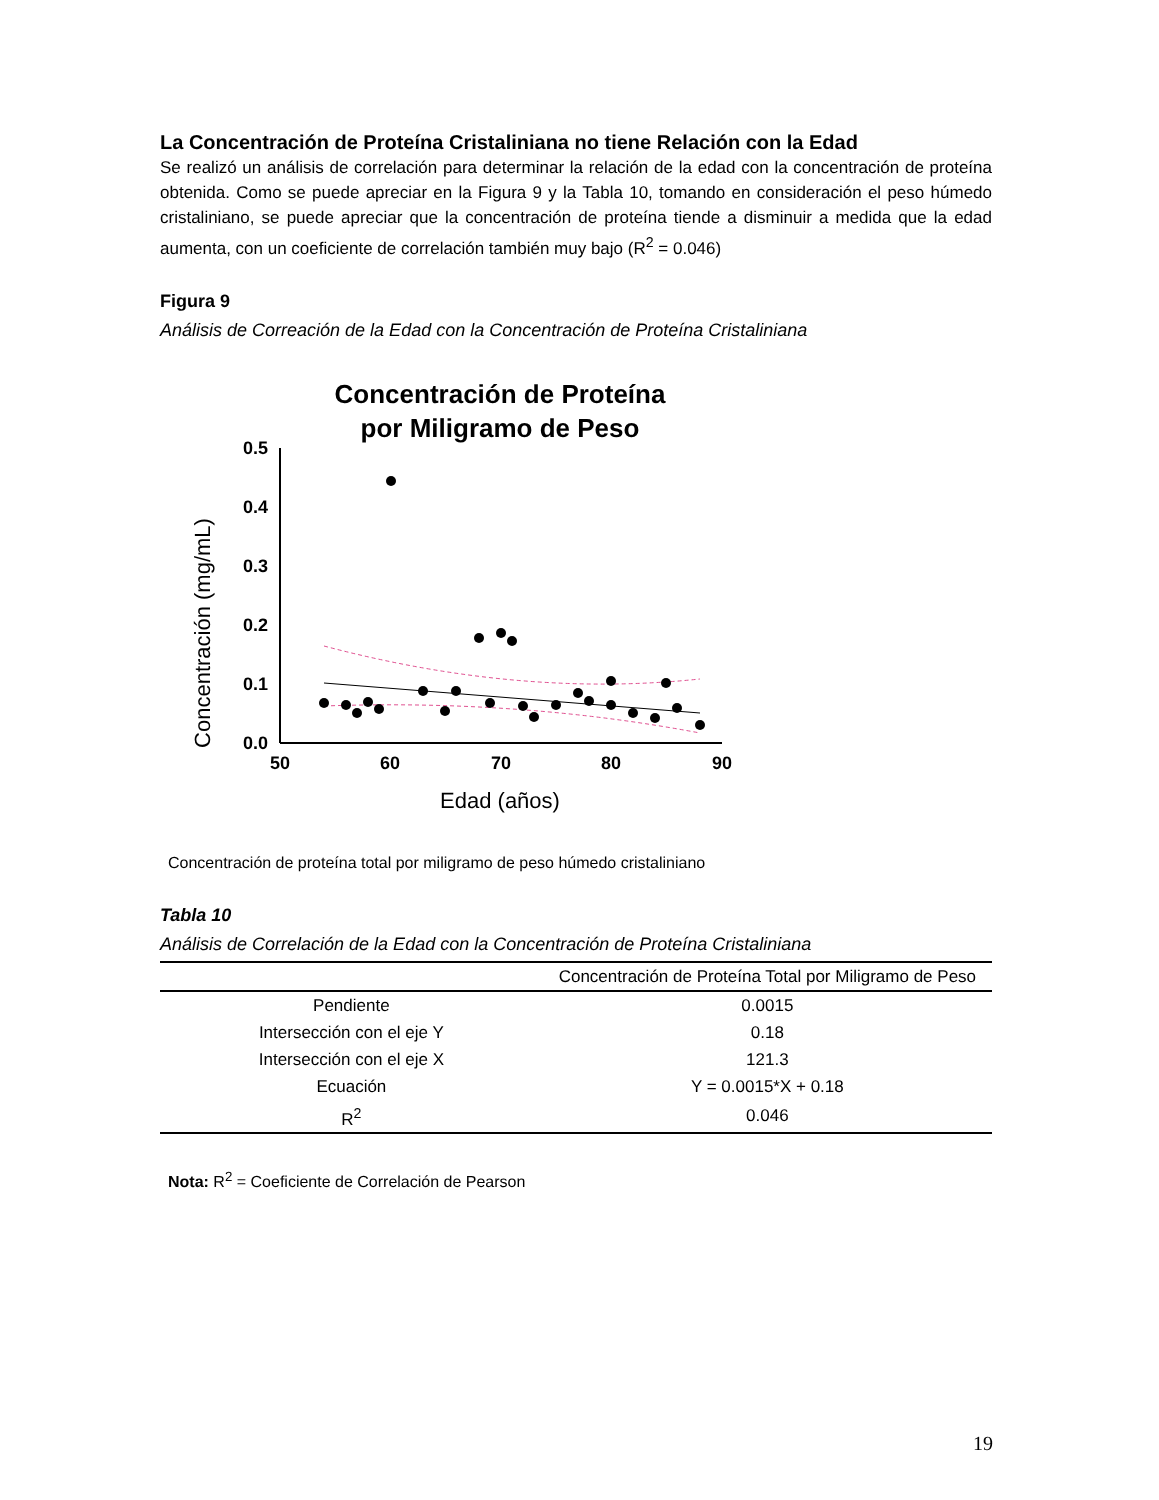La Concentración de Proteína Cristaliniana no tiene Relación con la Edad
Se realizó un análisis de correlación para determinar la relación de la edad con la concentración de proteína obtenida. Como se puede apreciar en la Figura 9 y la Tabla 10, tomando en consideración el peso húmedo cristaliniano, se puede apreciar que la concentración de proteína tiende a disminuir a medida que la edad aumenta, con un coeficiente de correlación también muy bajo (R<sup>2</sup> = 0.046)
Figura 9
Análisis de Correación de la Edad con la Concentración de Proteína Cristaliniana
Concentración de Proteína
por Miligramo de Peso
Concentración (mg/mL)
0.5
0.4
0.3
0.2
0.1
0.0
50
60
70
80
90
Edad (años)
Concentración de proteína total por miligramo de peso húmedo cristaliniano
Tabla 10
Análisis de Correlación de la Edad con la Concentración de Proteína Cristaliniana
| | Concentración de Proteína Total por Miligramo de Peso |
| --- | --- |
| Pendiente | 0.0015 |
| Intersección con el eje Y | 0.18 |
| Intersección con el eje X | 121.3 |
| Ecuación | Y = 0.0015*X + 0.18 |
| R<sup>2</sup> | 0.046 |
Nota: R<sup>2</sup> = Coeficiente de Correlación de Pearson
19